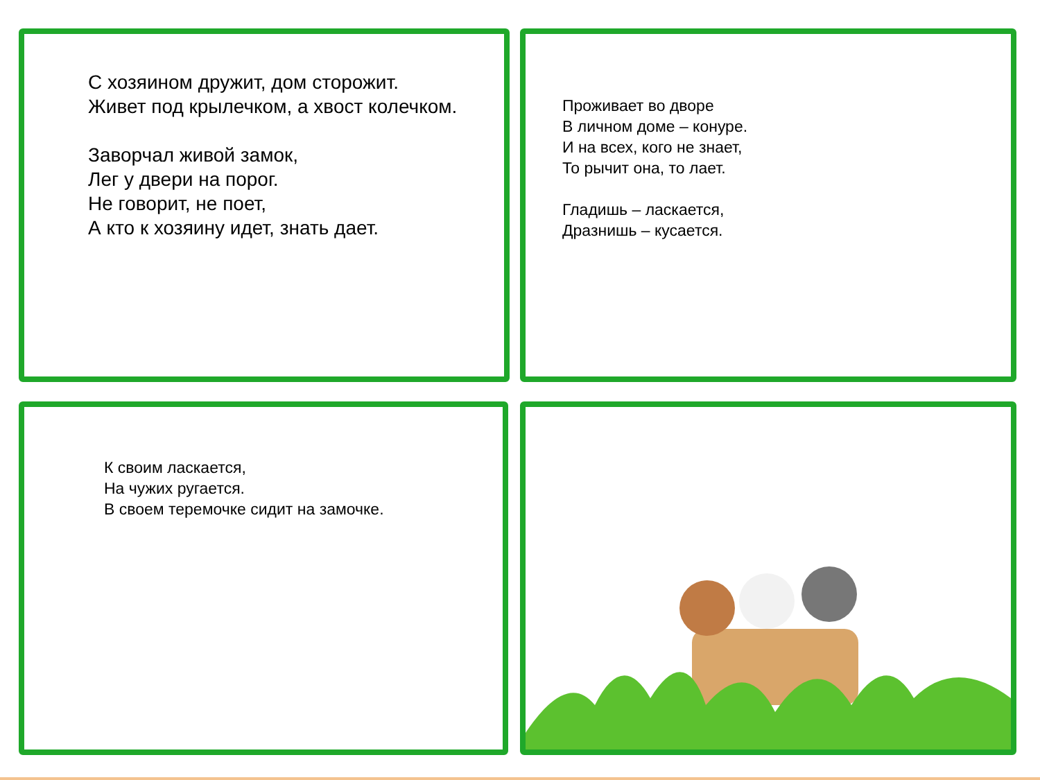С хозяином дружит, дом сторожит.
Живет под крылечком, а хвост колечком.
Заворчал живой замок,
Лег у двери на порог.
Не говорит, не поет,
А кто к хозяину идет, знать дает.
Проживает во дворе
В личном доме – конуре.
И на всех, кого не знает,
То рычит она, то лает.
Гладишь – ласкается,
Дразнишь – кусается.
К своим ласкается,
На чужих ругается.
В своем теремочке сидит на замочке.